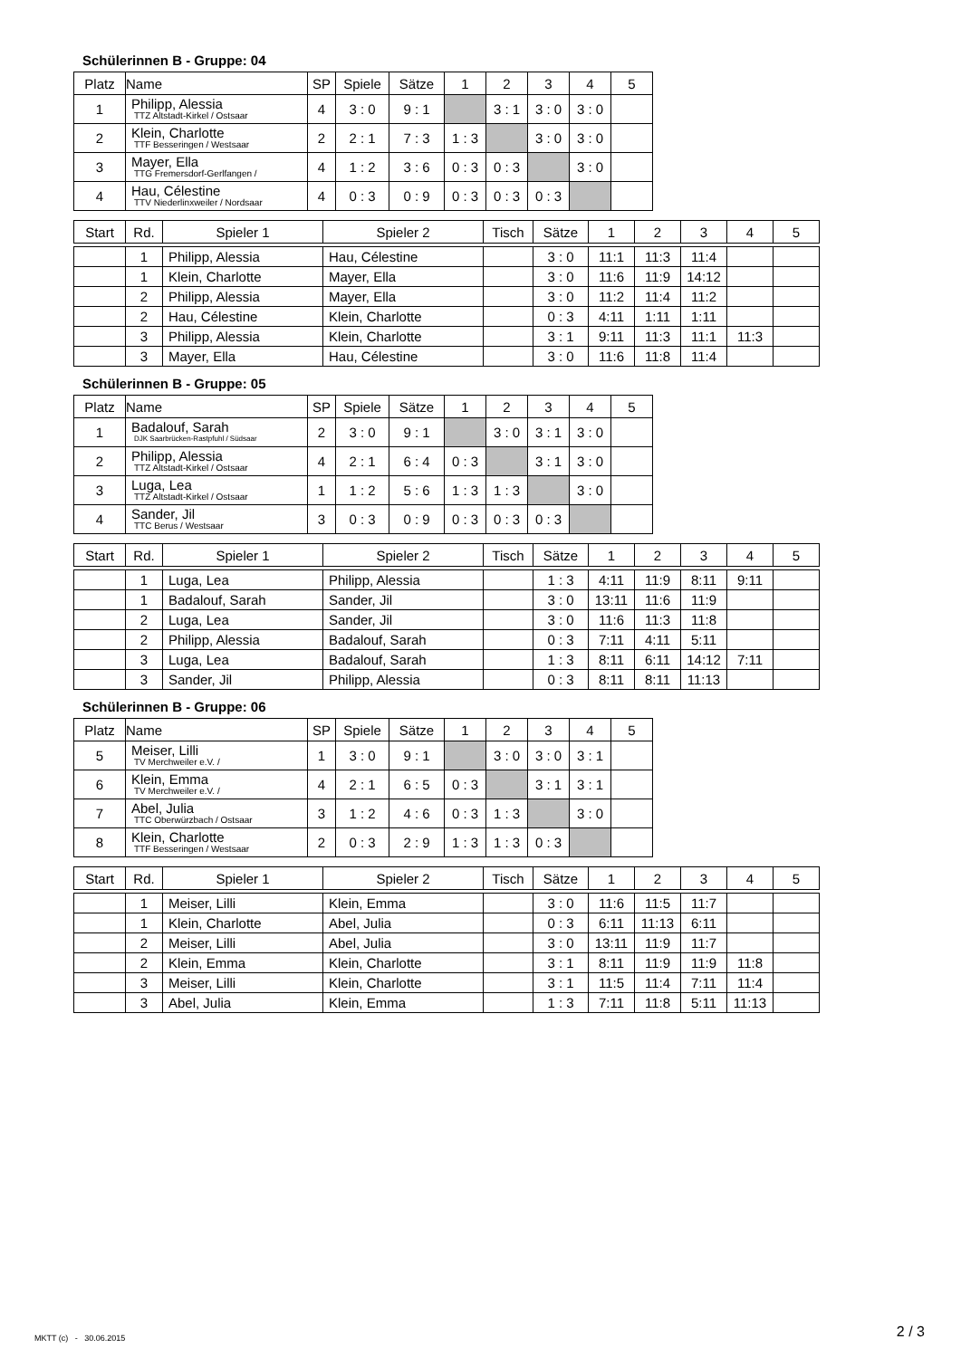Schülerinnen B - Gruppe: 04
| Platz | Name | SP | Spiele | Sätze | 1 | 2 | 3 | 4 | 5 |
| --- | --- | --- | --- | --- | --- | --- | --- | --- | --- |
| 1 | Philipp, Alessia TTZ Altstadt-Kirkel / Ostsaar | 4 | 3 : 0 | 9 : 1 | | 3 : 1 | 3 : 0 | 3 : 0 | |
| 2 | Klein, Charlotte TTF Besseringen / Westsaar | 2 | 2 : 1 | 7 : 3 | 1 : 3 | | 3 : 0 | 3 : 0 | |
| 3 | Mayer, Ella TTG Fremersdorf-Gerlfangen / | 4 | 1 : 2 | 3 : 6 | 0 : 3 | 0 : 3 | | 3 : 0 | |
| 4 | Hau, Célestine TTV Niederlinxweiler / Nordsaar | 4 | 0 : 3 | 0 : 9 | 0 : 3 | 0 : 3 | 0 : 3 | | |
| Start | Rd. | Spieler 1 | Spieler 2 | Tisch | Sätze | 1 | 2 | 3 | 4 | 5 |
| --- | --- | --- | --- | --- | --- | --- | --- | --- | --- | --- |
| | 1 | Philipp, Alessia | Hau, Célestine | | 3 : 0 | 11:1 | 11:3 | 11:4 | | |
| | 1 | Klein, Charlotte | Mayer, Ella | | 3 : 0 | 11:6 | 11:9 | 14:12 | | |
| | 2 | Philipp, Alessia | Mayer, Ella | | 3 : 0 | 11:2 | 11:4 | 11:2 | | |
| | 2 | Hau, Célestine | Klein, Charlotte | | 0 : 3 | 4:11 | 1:11 | 1:11 | | |
| | 3 | Philipp, Alessia | Klein, Charlotte | | 3 : 1 | 9:11 | 11:3 | 11:1 | 11:3 | |
| | 3 | Mayer, Ella | Hau, Célestine | | 3 : 0 | 11:6 | 11:8 | 11:4 | | |
Schülerinnen B - Gruppe: 05
| Platz | Name | SP | Spiele | Sätze | 1 | 2 | 3 | 4 | 5 |
| --- | --- | --- | --- | --- | --- | --- | --- | --- | --- |
| 1 | Badalouf, Sarah DJK Saarbrücken-Rastpfuhl / Südsaar | 2 | 3 : 0 | 9 : 1 | | 3 : 0 | 3 : 1 | 3 : 0 | |
| 2 | Philipp, Alessia TTZ Altstadt-Kirkel / Ostsaar | 4 | 2 : 1 | 6 : 4 | 0 : 3 | | 3 : 1 | 3 : 0 | |
| 3 | Luga, Lea TTZ Altstadt-Kirkel / Ostsaar | 1 | 1 : 2 | 5 : 6 | 1 : 3 | 1 : 3 | | 3 : 0 | |
| 4 | Sander, Jil TTC Berus / Westsaar | 3 | 0 : 3 | 0 : 9 | 0 : 3 | 0 : 3 | 0 : 3 | | |
| Start | Rd. | Spieler 1 | Spieler 2 | Tisch | Sätze | 1 | 2 | 3 | 4 | 5 |
| --- | --- | --- | --- | --- | --- | --- | --- | --- | --- | --- |
| | 1 | Luga, Lea | Philipp, Alessia | | 1 : 3 | 4:11 | 11:9 | 8:11 | 9:11 | |
| | 1 | Badalouf, Sarah | Sander, Jil | | 3 : 0 | 13:11 | 11:6 | 11:9 | | |
| | 2 | Luga, Lea | Sander, Jil | | 3 : 0 | 11:6 | 11:3 | 11:8 | | |
| | 2 | Philipp, Alessia | Badalouf, Sarah | | 0 : 3 | 7:11 | 4:11 | 5:11 | | |
| | 3 | Luga, Lea | Badalouf, Sarah | | 1 : 3 | 8:11 | 6:11 | 14:12 | 7:11 | |
| | 3 | Sander, Jil | Philipp, Alessia | | 0 : 3 | 8:11 | 8:11 | 11:13 | | |
Schülerinnen B - Gruppe: 06
| Platz | Name | SP | Spiele | Sätze | 1 | 2 | 3 | 4 | 5 |
| --- | --- | --- | --- | --- | --- | --- | --- | --- | --- |
| 5 | Meiser, Lilli TV Merchweiler e.V. / | 1 | 3 : 0 | 9 : 1 | | 3 : 0 | 3 : 0 | 3 : 1 | |
| 6 | Klein, Emma TV Merchweiler e.V. / | 4 | 2 : 1 | 6 : 5 | 0 : 3 | | 3 : 1 | 3 : 1 | |
| 7 | Abel, Julia TTC Oberwürzbach / Ostsaar | 3 | 1 : 2 | 4 : 6 | 0 : 3 | 1 : 3 | | 3 : 0 | |
| 8 | Klein, Charlotte TTF Besseringen / Westsaar | 2 | 0 : 3 | 2 : 9 | 1 : 3 | 1 : 3 | 0 : 3 | | |
| Start | Rd. | Spieler 1 | Spieler 2 | Tisch | Sätze | 1 | 2 | 3 | 4 | 5 |
| --- | --- | --- | --- | --- | --- | --- | --- | --- | --- | --- |
| | 1 | Meiser, Lilli | Klein, Emma | | 3 : 0 | 11:6 | 11:5 | 11:7 | | |
| | 1 | Klein, Charlotte | Abel, Julia | | 0 : 3 | 6:11 | 11:13 | 6:11 | | |
| | 2 | Meiser, Lilli | Abel, Julia | | 3 : 0 | 13:11 | 11:9 | 11:7 | | |
| | 2 | Klein, Emma | Klein, Charlotte | | 3 : 1 | 8:11 | 11:9 | 11:9 | 11:8 | |
| | 3 | Meiser, Lilli | Klein, Charlotte | | 3 : 1 | 11:5 | 11:4 | 7:11 | 11:4 | |
| | 3 | Abel, Julia | Klein, Emma | | 1 : 3 | 7:11 | 11:8 | 5:11 | 11:13 | |
MKTT (c) - 30.06.2015 2 / 3